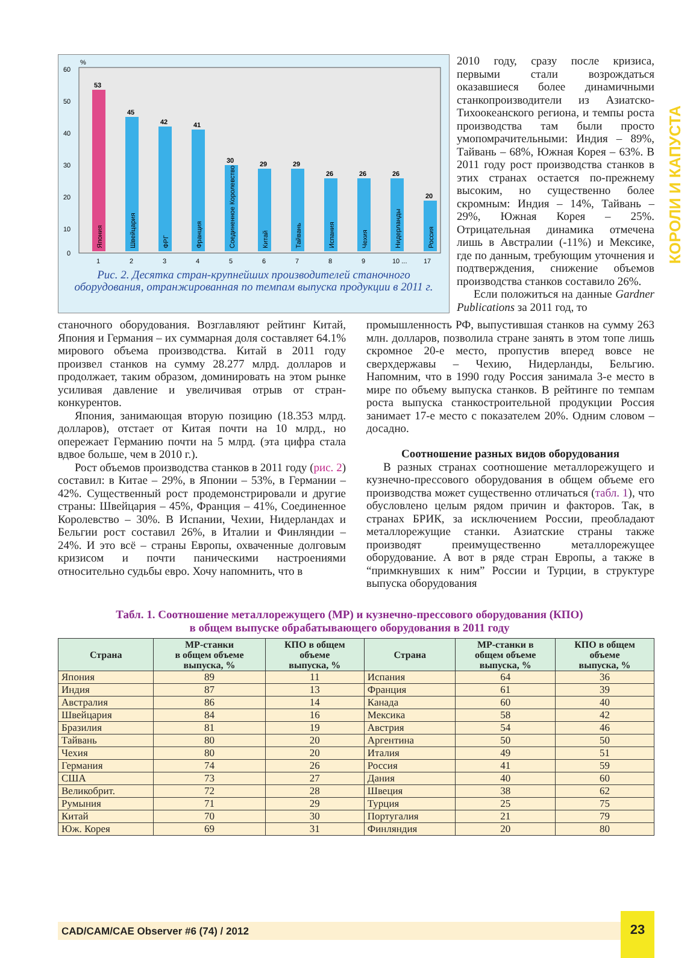КОРОЛИ И КАПУСТА
60
50
40
30
20
10
0
%
53
45
42
41
30
29
29
26
26
26
20
1
2
3
4
5
6
7
8
9
10 ...
17
Япония
Швейцария
ФРГ
Франция
Соединенное Королевство
Китай
Тайвань
Испания
Чехия
Нидерланды
Россия
Рис. 2. Десятка стран-крупнейших производителей станочного оборудования, отранжированная по темпам выпуска продукции в 2011 г.
2010 году, сразу после кризиса, первыми стали возрождаться оказавшиеся более динамичными станкопроизводители из Азиатско-Тихоокеанского региона, и темпы роста производства там были просто умопомрачительными: Индия – 89%, Тайвань – 68%, Южная Корея – 63%. В 2011 году рост производства станков в этих странах остается по-прежнему высоким, но существенно более скромным: Индия – 14%, Тайвань – 29%, Южная Корея – 25%. Отрицательная динамика отмечена лишь в Австралии (-11%) и Мексике, где по данным, требующим уточнения и подтверждения, снижение объемов производства станков составило 26%.
Если положиться на данные Gardner Publications за 2011 год, то
станочного оборудования. Возглавляют рейтинг Китай, Япония и Германия – их суммарная доля составляет 64.1% мирового объема производства. Китай в 2011 году произвел станков на сумму 28.277 млрд. долларов и продолжает, таким образом, доминировать на этом рынке усиливая давление и увеличивая отрыв от стран-конкурентов.
Япония, занимающая вторую позицию (18.353 млрд. долларов), отстает от Китая почти на 10 млрд., но опережает Германию почти на 5 млрд. (эта цифра стала вдвое больше, чем в 2010 г.).
Рост объемов производства станков в 2011 году (рис. 2) составил: в Китае – 29%, в Японии – 53%, в Германии – 42%. Существенный рост продемонстрировали и другие страны: Швейцария – 45%, Франция – 41%, Соединенное Королевство – 30%. В Испании, Чехии, Нидерландах и Бельгии рост составил 26%, в Италии и Финляндии – 24%. И это всё – страны Европы, охваченные долговым кризисом и почти паническими настроениями относительно судьбы евро. Хочу напомнить, что в
промышленность РФ, выпустившая станков на сумму 263 млн. долларов, позволила стране занять в этом топе лишь скромное 20-е место, пропустив вперед вовсе не сверхдержавы – Чехию, Нидерланды, Бельгию. Напомним, что в 1990 году Россия занимала 3-е место в мире по объему выпуска станков. В рейтинге по темпам роста выпуска станкостроительной продукции Россия занимает 17-е место с показателем 20%. Одним словом – досадно.
Соотношение разных видов оборудования
В разных странах соотношение металлорежущего и кузнечно-прессового оборудования в общем объеме его производства может существенно отличаться (табл. 1), что обусловлено целым рядом причин и факторов. Так, в странах БРИК, за исключением России, преобладают металлорежущие станки. Азиатские страны также производят преимущественно металлорежущее оборудование. А вот в ряде стран Европы, а также в “примкнувших к ним” России и Турции, в структуре выпуска оборудования
Табл. 1. Соотношение металлорежущего (МР) и кузнечно-прессового оборудования (КПО)
в общем выпуске обрабатывающего оборудования в 2011 году
| Страна | МР-станки в общем объеме выпуска, % | КПО в общем объеме выпуска, % | Страна | МР-станки в общем объеме выпуска, % | КПО в общем объеме выпуска, % |
| --- | --- | --- | --- | --- | --- |
| Япония | 89 | 11 | Испания | 64 | 36 |
| Индия | 87 | 13 | Франция | 61 | 39 |
| Австралия | 86 | 14 | Канада | 60 | 40 |
| Швейцария | 84 | 16 | Мексика | 58 | 42 |
| Бразилия | 81 | 19 | Австрия | 54 | 46 |
| Тайвань | 80 | 20 | Аргентина | 50 | 50 |
| Чехия | 80 | 20 | Италия | 49 | 51 |
| Германия | 74 | 26 | Россия | 41 | 59 |
| США | 73 | 27 | Дания | 40 | 60 |
| Великобрит. | 72 | 28 | Швеция | 38 | 62 |
| Румыния | 71 | 29 | Турция | 25 | 75 |
| Китай | 70 | 30 | Португалия | 21 | 79 |
| Юж. Корея | 69 | 31 | Финляндия | 20 | 80 |
CAD/CAM/CAE Observer #6 (74) / 2012
23